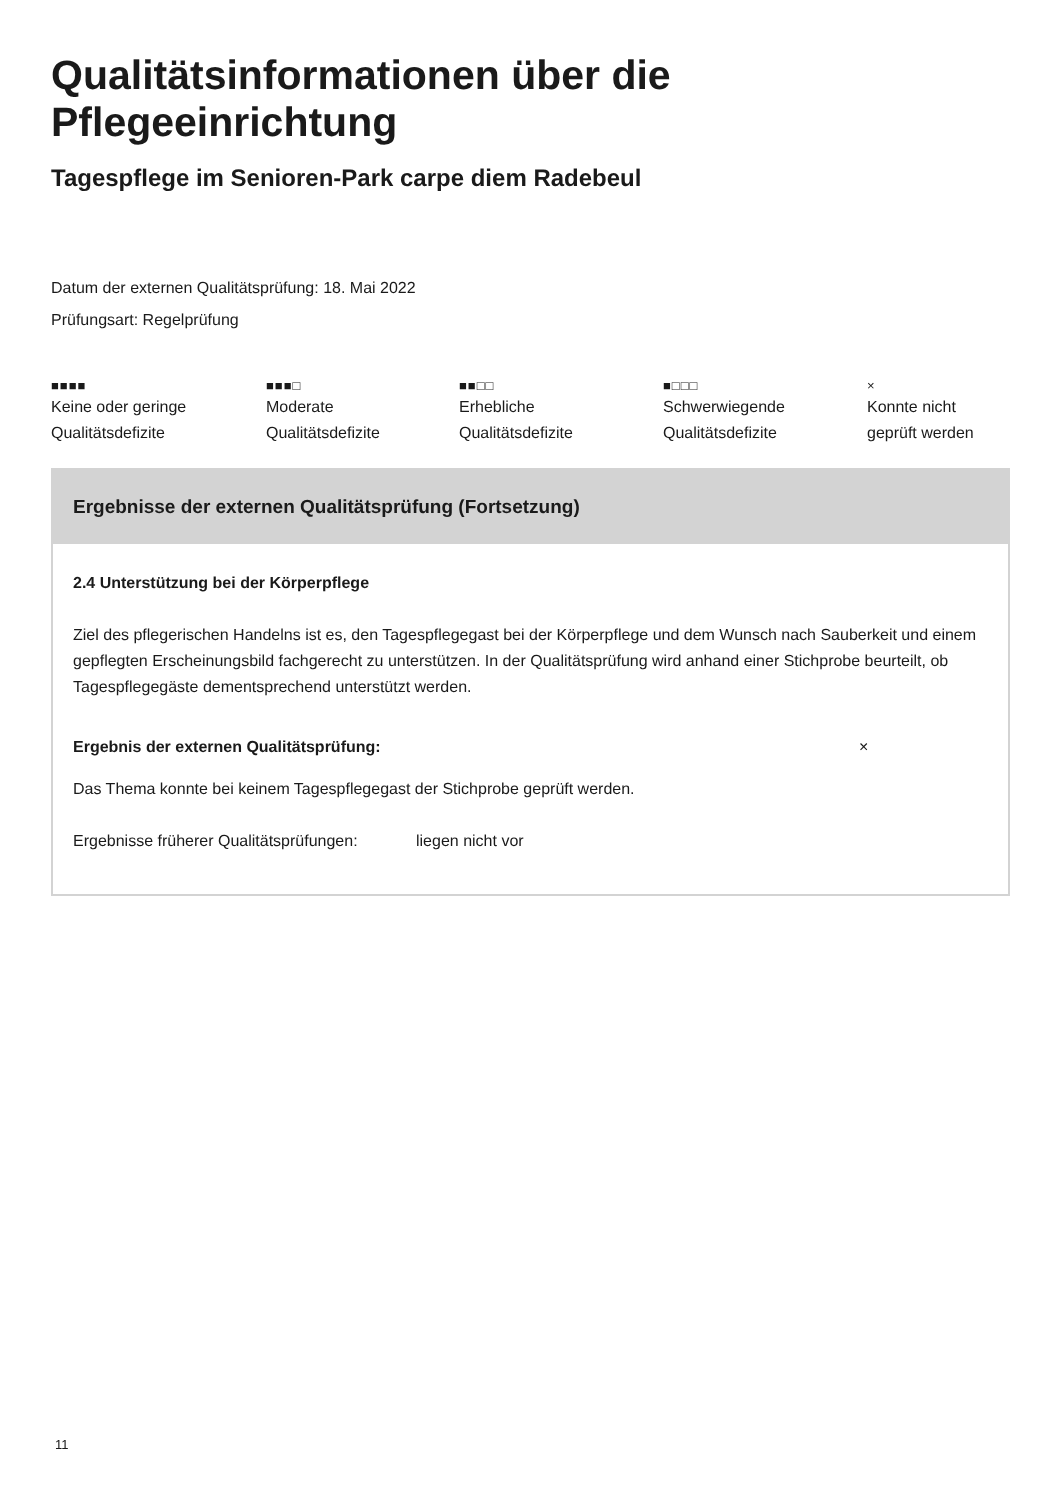Qualitätsinformationen über die Pflegeeinrichtung
Tagespflege im Senioren-Park carpe diem Radebeul
Datum der externen Qualitätsprüfung: 18. Mai 2022
Prüfungsart: Regelprüfung
■■■■
Keine oder geringe
Qualitätsdefizite
■■■□
Moderate
Qualitätsdefizite
■■□□
Erhebliche
Qualitätsdefizite
■□□□
Schwerwiegende
Qualitätsdefizite
×
Konnte nicht
geprüft werden
Ergebnisse der externen Qualitätsprüfung (Fortsetzung)
2.4 Unterstützung bei der Körperpflege
Ziel des pflegerischen Handelns ist es, den Tagespflegegast bei der Körperpflege und dem Wunsch nach Sauberkeit und einem gepflegten Erscheinungsbild fachgerecht zu unterstützen. In der Qualitätsprüfung wird anhand einer Stichprobe beurteilt, ob Tagespflegegäste dementsprechend unterstützt werden.
Ergebnis der externen Qualitätsprüfung: ×
Das Thema konnte bei keinem Tagespflegegast der Stichprobe geprüft werden.
Ergebnisse früherer Qualitätsprüfungen: liegen nicht vor
11